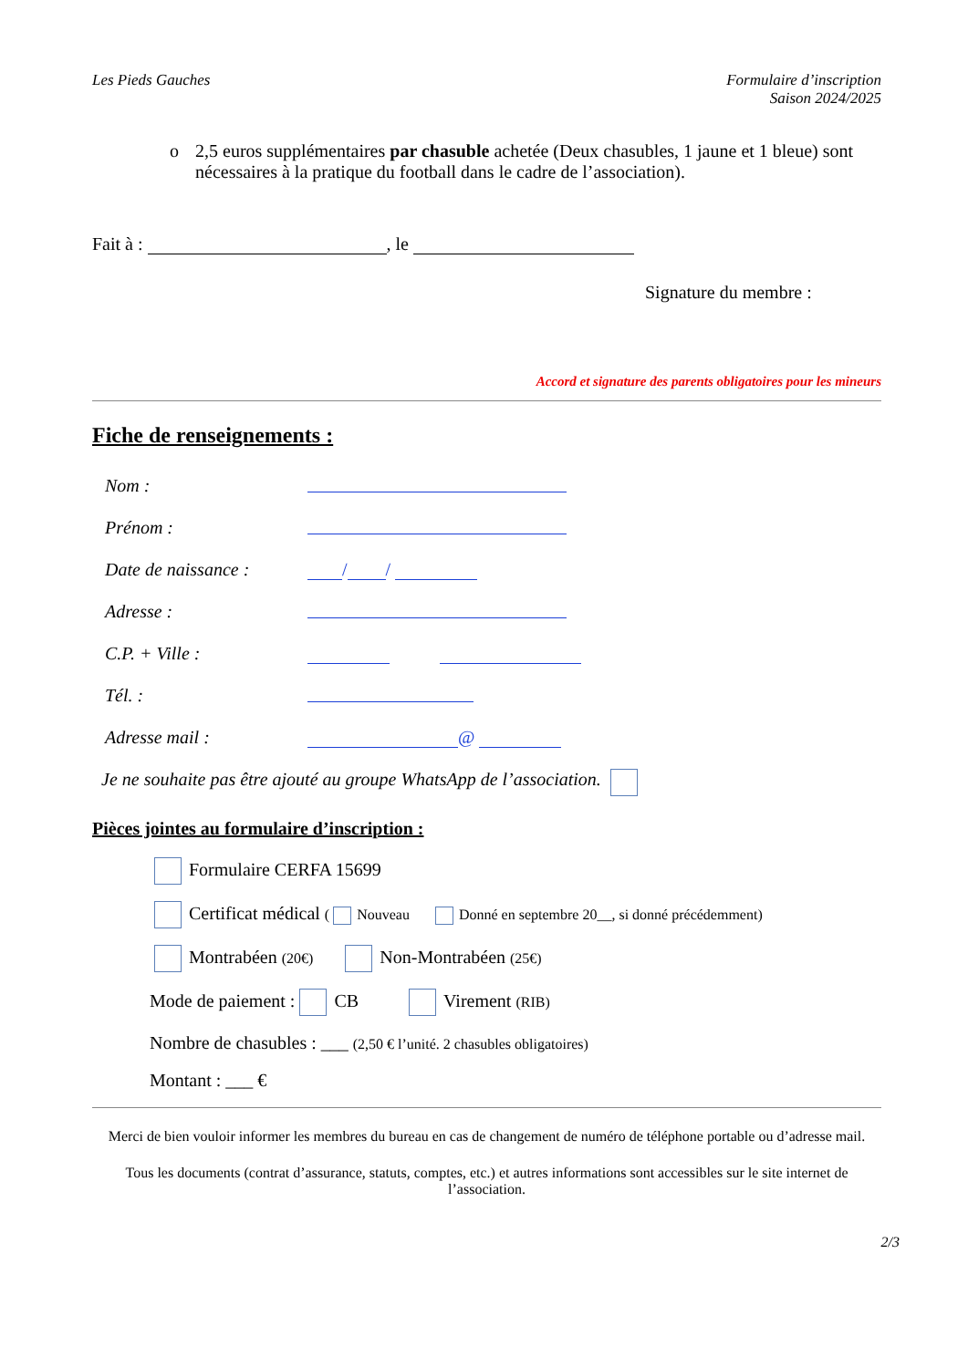Les Pieds Gauches Formulaire d’inscription
Saison 2024/2025
o 2,5 euros supplémentaires par chasuble achetée (Deux chasubles, 1 jaune et 1 bleue) sont nécessaires à la pratique du football dans le cadre de l’association).
Fait à : , le
Signature du membre :
Accord et signature des parents obligatoires pour les mineurs
Fiche de renseignements :
Nom :
Prénom :
Date de naissance : / /
Adresse :
C.P. + Ville :
Tél. :
Adresse mail : @
Je ne souhaite pas être ajouté au groupe WhatsApp de l’association.
Pièces jointes au formulaire d’inscription :
Formulaire CERFA 15699
Certificat médical ( Nouveau Donné en septembre 20__, si donné précédemment)
Montrabéen (20€) Non-Montrabéen (25€)
Mode de paiement : CB Virement (RIB)
Nombre de chasubles : ___ (2,50 € l’unité. 2 chasubles obligatoires)
Montant : ___ €
Merci de bien vouloir informer les membres du bureau en cas de changement de numéro de téléphone portable ou d’adresse mail.
Tous les documents (contrat d’assurance, statuts, comptes, etc.) et autres informations sont accessibles sur le site internet de l’association.
2/3